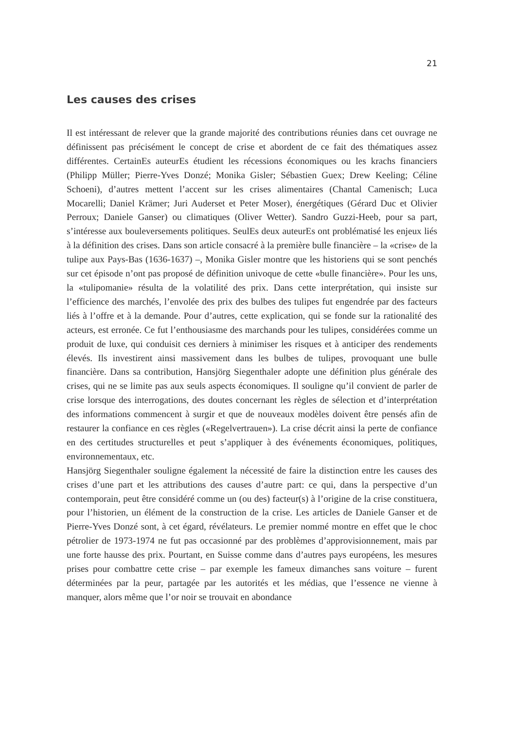21
Les causes des crises
Il est intéressant de relever que la grande majorité des contributions réunies dans cet ouvrage ne définissent pas précisément le concept de crise et abordent de ce fait des thématiques assez différentes. CertainEs auteurEs étudient les récessions économiques ou les krachs financiers (Philipp Müller; Pierre-Yves Donzé; Monika Gisler; Sébastien Guex; Drew Keeling; Céline Schoeni), d’autres mettent l’accent sur les crises alimentaires (Chantal Camenisch; Luca Mocarelli; Daniel Krämer; Juri Auderset et Peter Moser), énergétiques (Gérard Duc et Olivier Perroux; Daniele Ganser) ou climatiques (Oliver Wetter). Sandro Guzzi-Heeb, pour sa part, s’intéresse aux bouleversements politiques. SeulEs deux auteurEs ont problématisé les enjeux liés à la définition des crises. Dans son article consacré à la première bulle financière – la «crise» de la tulipe aux Pays-Bas (1636-1637) –, Monika Gisler montre que les historiens qui se sont penchés sur cet épisode n’ont pas proposé de définition univoque de cette «bulle financière». Pour les uns, la «tulipomanie» résulta de la volatilité des prix. Dans cette interprétation, qui insiste sur l’efficience des marchés, l’envolée des prix des bulbes des tulipes fut engendrée par des facteurs liés à l’offre et à la demande. Pour d’autres, cette explication, qui se fonde sur la rationalité des acteurs, est erronée. Ce fut l’enthousiasme des marchands pour les tulipes, considérées comme un produit de luxe, qui conduisit ces derniers à minimiser les risques et à anticiper des rendements élevés. Ils investirent ainsi massivement dans les bulbes de tulipes, provoquant une bulle financière. Dans sa contribution, Hansjörg Siegenthaler adopte une définition plus générale des crises, qui ne se limite pas aux seuls aspects économiques. Il souligne qu’il convient de parler de crise lorsque des interrogations, des doutes concernant les règles de sélection et d’interprétation des informations commencent à surgir et que de nouveaux modèles doivent être pensés afin de restaurer la confiance en ces règles («Regelvertrauen»). La crise décrit ainsi la perte de confiance en des certitudes structurelles et peut s’appliquer à des événements économiques, politiques, environnementaux, etc.
Hansjörg Siegenthaler souligne également la nécessité de faire la distinction entre les causes des crises d’une part et les attributions des causes d’autre part: ce qui, dans la perspective d’un contemporain, peut être considéré comme un (ou des) facteur(s) à l’origine de la crise constituera, pour l’historien, un élément de la construction de la crise. Les articles de Daniele Ganser et de Pierre-Yves Donzé sont, à cet égard, révélateurs. Le premier nommé montre en effet que le choc pétrolier de 1973-1974 ne fut pas occasionné par des problèmes d’approvisionnement, mais par une forte hausse des prix. Pourtant, en Suisse comme dans d’autres pays européens, les mesures prises pour combattre cette crise – par exemple les fameux dimanches sans voiture – furent déterminées par la peur, partagée par les autorités et les médias, que l’essence ne vienne à manquer, alors même que l’or noir se trouvait en abondance